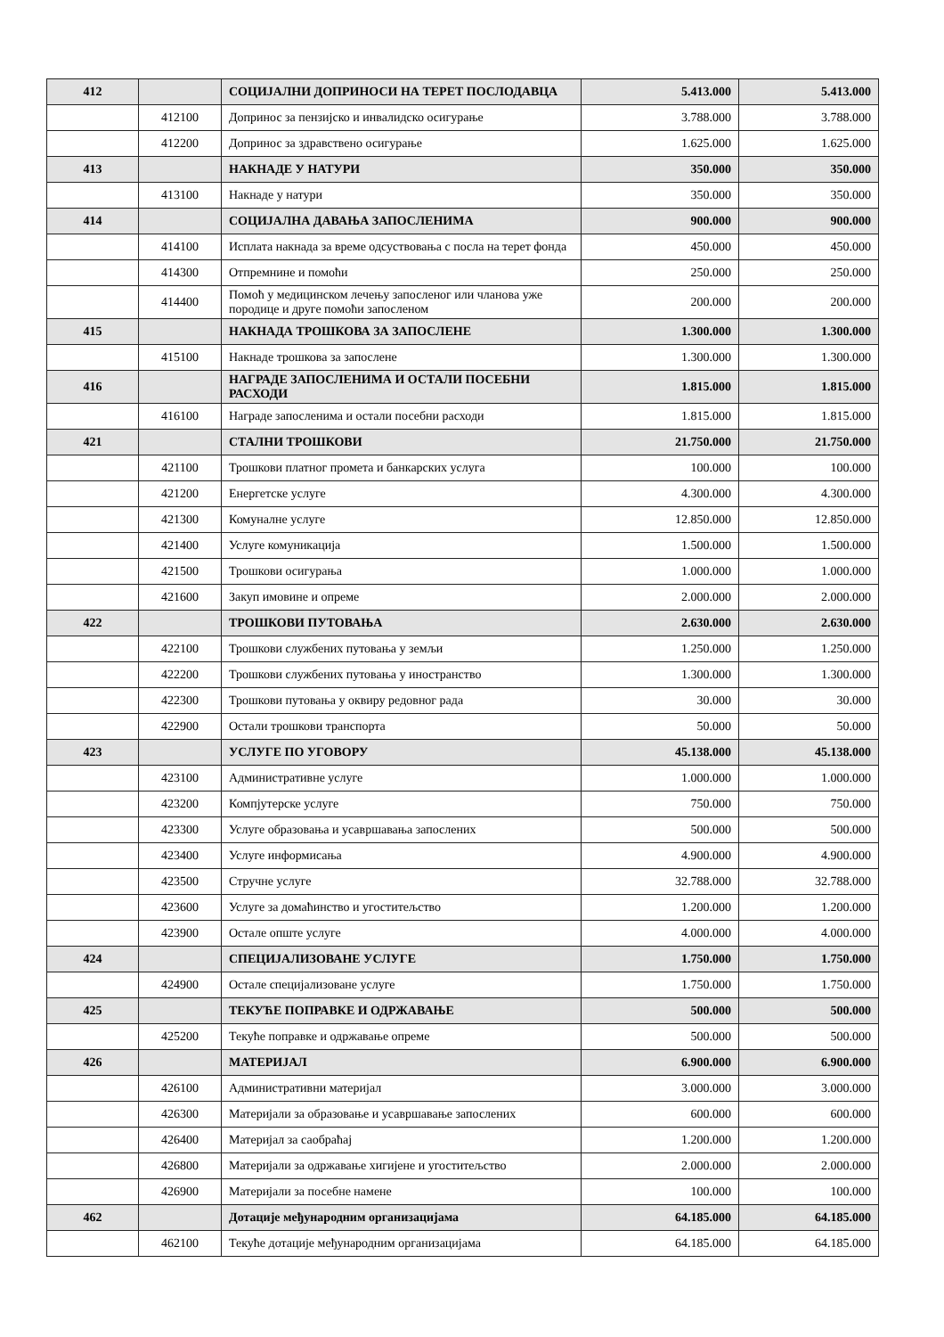| 412 | | СОЦИЈАЛНИ ДОПРИНОСИ НА ТЕРЕТ ПОСЛОДАВЦА | 5.413.000 | 5.413.000 |
| | 412100 | Допринос за пензијско и инвалидско осигурање | 3.788.000 | 3.788.000 |
| | 412200 | Допринос за здравствено осигурање | 1.625.000 | 1.625.000 |
| 413 | | НАКНАДЕ У НАТУРИ | 350.000 | 350.000 |
| | 413100 | Накнаде у натури | 350.000 | 350.000 |
| 414 | | СОЦИЈАЛНА ДАВАЊА ЗАПОСЛЕНИМА | 900.000 | 900.000 |
| | 414100 | Исплата накнада за време одсуствовања с посла на терет фонда | 450.000 | 450.000 |
| | 414300 | Отпремнине и помоћи | 250.000 | 250.000 |
| | 414400 | Помоћ у медицинском лечењу запосленог или чланова уже породице и друге помоћи запосленом | 200.000 | 200.000 |
| 415 | | НАКНАДА ТРОШКОВА ЗА ЗАПОСЛЕНЕ | 1.300.000 | 1.300.000 |
| | 415100 | Накнаде трошкова за запослене | 1.300.000 | 1.300.000 |
| 416 | | НАГРАДЕ ЗАПОСЛЕНИМА И ОСТАЛИ ПОСЕБНИ РАСХОДИ | 1.815.000 | 1.815.000 |
| | 416100 | Награде запосленима и остали посебни расходи | 1.815.000 | 1.815.000 |
| 421 | | СТАЛНИ ТРОШКОВИ | 21.750.000 | 21.750.000 |
| | 421100 | Трошкови платног промета и банкарских услуга | 100.000 | 100.000 |
| | 421200 | Енергетске услуге | 4.300.000 | 4.300.000 |
| | 421300 | Комуналне услуге | 12.850.000 | 12.850.000 |
| | 421400 | Услуге комуникација | 1.500.000 | 1.500.000 |
| | 421500 | Трошкови осигурања | 1.000.000 | 1.000.000 |
| | 421600 | Закуп имовине и опреме | 2.000.000 | 2.000.000 |
| 422 | | ТРОШКОВИ ПУТОВАЊА | 2.630.000 | 2.630.000 |
| | 422100 | Трошкови службених путовања у земљи | 1.250.000 | 1.250.000 |
| | 422200 | Трошкови службених путовања у иностранство | 1.300.000 | 1.300.000 |
| | 422300 | Трошкови путовања у оквиру редовног рада | 30.000 | 30.000 |
| | 422900 | Остали трошкови транспорта | 50.000 | 50.000 |
| 423 | | УСЛУГЕ ПО УГОВОРУ | 45.138.000 | 45.138.000 |
| | 423100 | Административне услуге | 1.000.000 | 1.000.000 |
| | 423200 | Компјутерске услуге | 750.000 | 750.000 |
| | 423300 | Услуге образовања и усавршавања запослених | 500.000 | 500.000 |
| | 423400 | Услуге информисања | 4.900.000 | 4.900.000 |
| | 423500 | Стручне услуге | 32.788.000 | 32.788.000 |
| | 423600 | Услуге за домаћинство и угоститељство | 1.200.000 | 1.200.000 |
| | 423900 | Остале опште услуге | 4.000.000 | 4.000.000 |
| 424 | | СПЕЦИЈАЛИЗОВАНЕ УСЛУГЕ | 1.750.000 | 1.750.000 |
| | 424900 | Остале специјализоване услуге | 1.750.000 | 1.750.000 |
| 425 | | ТЕКУЋЕ ПОПРАВКЕ И ОДРЖАВАЊЕ | 500.000 | 500.000 |
| | 425200 | Текуће поправке и одржавање опреме | 500.000 | 500.000 |
| 426 | | МАТЕРИЈАЛ | 6.900.000 | 6.900.000 |
| | 426100 | Административни материјал | 3.000.000 | 3.000.000 |
| | 426300 | Материјали за образовање и усавршавање запослених | 600.000 | 600.000 |
| | 426400 | Материјал за саобраћај | 1.200.000 | 1.200.000 |
| | 426800 | Материјали за одржавање хигијене и угоститељство | 2.000.000 | 2.000.000 |
| | 426900 | Материјали за посебне намене | 100.000 | 100.000 |
| 462 | | Дотације међународним организацијама | 64.185.000 | 64.185.000 |
| | 462100 | Текуће дотације међународним организацијама | 64.185.000 | 64.185.000 |